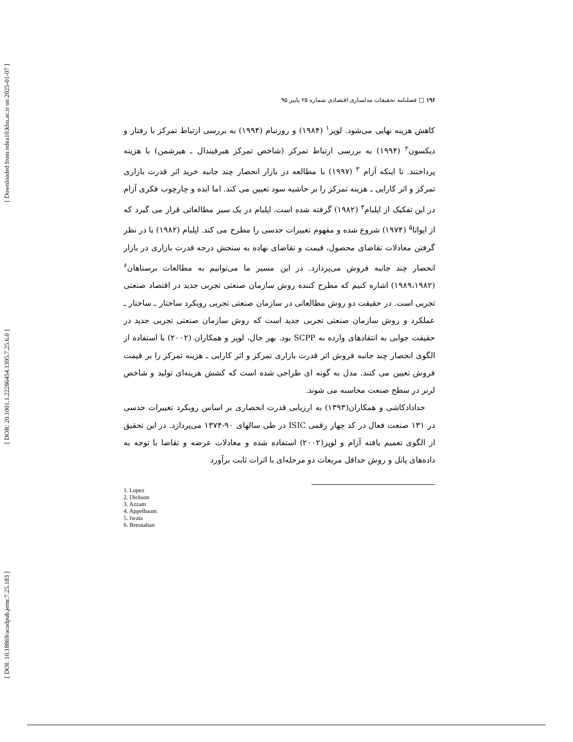[ Downloaded from ndea10.khu.ac.ir on 2025-01-07 ]
[ DOR: 20.1001.1.22286454.1395.7.25.6.0 ]
[ DOI: 10.18869/acadpub.jemr.7.25.183 ]
۱۹۶ □ فصلنامه تحقیقات مدلسازی اقتصادی شماره ۲۵ پاییز ۹۵
کاهش هزینه نهایی می‌شود. لوپز<sup>۱</sup> (۱۹۸۴) و روزنبام (۱۹۹۴) به بررسی ارتباط تمرکز با رفتار و دیکسون<sup>۲</sup> (۱۹۹۴) به بررسی ارتباط تمرکز (شاخص تمرکز هیرفیندال ـ هیرشمن) با هزینه پرداختند. تا اینکه آزام <sup>۳</sup> (۱۹۹۷) با مطالعه در بازار انحصار چند جانبه خرید اثر قدرت بازاری تمرکز و اثر کارایی ـ هزینه تمرکز را بر حاشیه سود تعیین می کند. اما ایده و چارچوب فکری آزام در این تفکیک از اپلبام<sup>۴</sup> (۱۹۸۲) گرفته شده است. اپلبام در یک سیر مطالعاتی قرار می گیرد که از ایواتا<sup>۵</sup> (۱۹۷۴) شروع شده و مفهوم تغییرات حدسی را مطرح می کند. اپلبام (۱۹۸۲) با در نظر گرفتن معادلات تقاضای محصول، قیمت و تقاضای نهاده به سنجش درجه قدرت بازاری در بازار انحصار چند جانبه فروش می‌پردازد. در این مسیر ما می‌توانیم به مطالعات برسناهان<sup>۶</sup> (۱۹۸۹،۱۹۸۲) اشاره کنیم که مطرح کننده روش سازمان صنعتی تجربی جدید در اقتصاد صنعتی تجربی است. در حقیقت دو روش مطالعاتی در سازمان صنعتی تجربی رویکرد ساختار ـ ساختار ـ عملکرد و روش سازمان صنعتی تجربی جدید است که روش سازمان صنعتی تجربی جدید در حقیقت جوابی به انتقادهای وارده به SCPP بود. بهر حال، لوپز و همکاران (۲۰۰۲) با استفاده از الگوی انحصار چند جانبه فروش اثر قدرت بازاری تمرکز و اثر کارایی ـ هزینه تمرکز را بر قیمت فروش تعیین می کنند. مدل به گونه ای طراحی شده است که کشش هزینه‌ای تولید و شاخص لرنر در سطح صنعت محاسبه می شوند.
خدادادکاشی و همکاران(۱۳۹۳) به ارزیابی قدرت انحصاری بر اساس رویکرد تغییرات حدسی در ۱۳۱ صنعت فعال در کد چهار رقمی ISIC در طی سالهای ۹۰-۱۳۷۴ می‌پردازد. در این تحقیق از الگوی تعمیم یافته آزام و لوپز(۲۰۰۲) استفاده شده و معادلات عرضه و تقاضا با توجه به داده‌های پانل و روش حداقل مربعات دو مرحله‌ای با اثرات ثابت برآورد
1. Lopez
2. Dickson
3. Azzam
4. Appelbaum
5. Iwata
6. Bresnahan